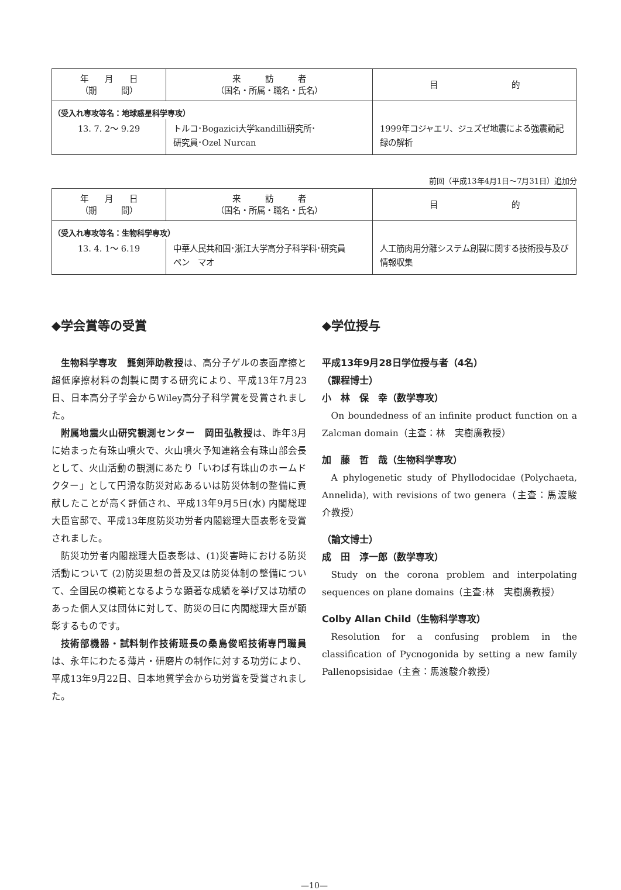| 年 月 日 （期 間） | 来 訪 者 （国名・所属・職名・氏名） | 目 的 |
| --- | --- | --- |
| （受入れ専攻等名：地球惑星科学専攻） | | |
| 13. 7. 2〜 9.29 | トルコ･Bogazici大学kandilli研究所･ 研究員･Ozel Nurcan | 1999年コジャエリ、ジュズゼ地震による強震動記録の解析 |
前回（平成13年4月1日〜7月31日）追加分
| 年 月 日 （期 間） | 来 訪 者 （国名・所属・職名・氏名） | 目 的 |
| --- | --- | --- |
| （受入れ専攻等名：生物科学専攻） | | |
| 13. 4. 1〜 6.19 | 中華人民共和国･浙江大学高分子科学科･研究員 ペン マオ | 人工筋肉用分離システム創製に関する技術授与及び情報収集 |
◆学会賞等の受賞
生物科学専攻　龔剣萍助教授は、高分子ゲルの表面摩擦と超低摩擦材料の創製に関する研究により、平成13年7月23日、日本高分子学会からWiley高分子科学賞を受賞されました。
附属地震火山研究観測センター　岡田弘教授は、昨年3月に始まった有珠山噴火で、火山噴火予知連絡会有珠山部会長として、火山活動の観測にあたり「いわば有珠山のホームドクター」として円滑な防災対応あるいは防災体制の整備に貢献したことが高く評価され、平成13年9月5日(水) 内閣総理大臣官邸で、平成13年度防災功労者内閣総理大臣表彰を受賞されました。
防災功労者内閣総理大臣表彰は、(1)災害時における防災活動について (2)防災思想の普及又は防災体制の整備について、全国民の模範となるような顕著な成績を挙げ又は功績のあった個人又は団体に対して、防災の日に内閣総理大臣が顕彰するものです。
技術部機器・試料制作技術班長の桑島俊昭技術専門職員は、永年にわたる薄片・研磨片の制作に対する功労により、平成13年9月22日、日本地質学会から功労賞を受賞されました。
◆学位授与
平成13年9月28日学位授与者（4名）
（課程博士）
小　林　保　幸（数学専攻）
On boundedness of an infinite product function on a Zalcman domain（主査：林　実樹廣教授）
加　藤　哲　哉（生物科学専攻）
A phylogenetic study of Phyllodocidae (Polychaeta, Annelida), with revisions of two genera（主査：馬渡駿介教授）
（論文博士）
成　田　淳一郎（数学専攻）
Study on the corona problem and interpolating sequences on plane domains（主査:林　実樹廣教授）
Colby Allan Child（生物科学専攻）
Resolution for a confusing problem in the classification of Pycnogonida by setting a new family Pallenopsisidae（主査：馬渡駿介教授）
—10—